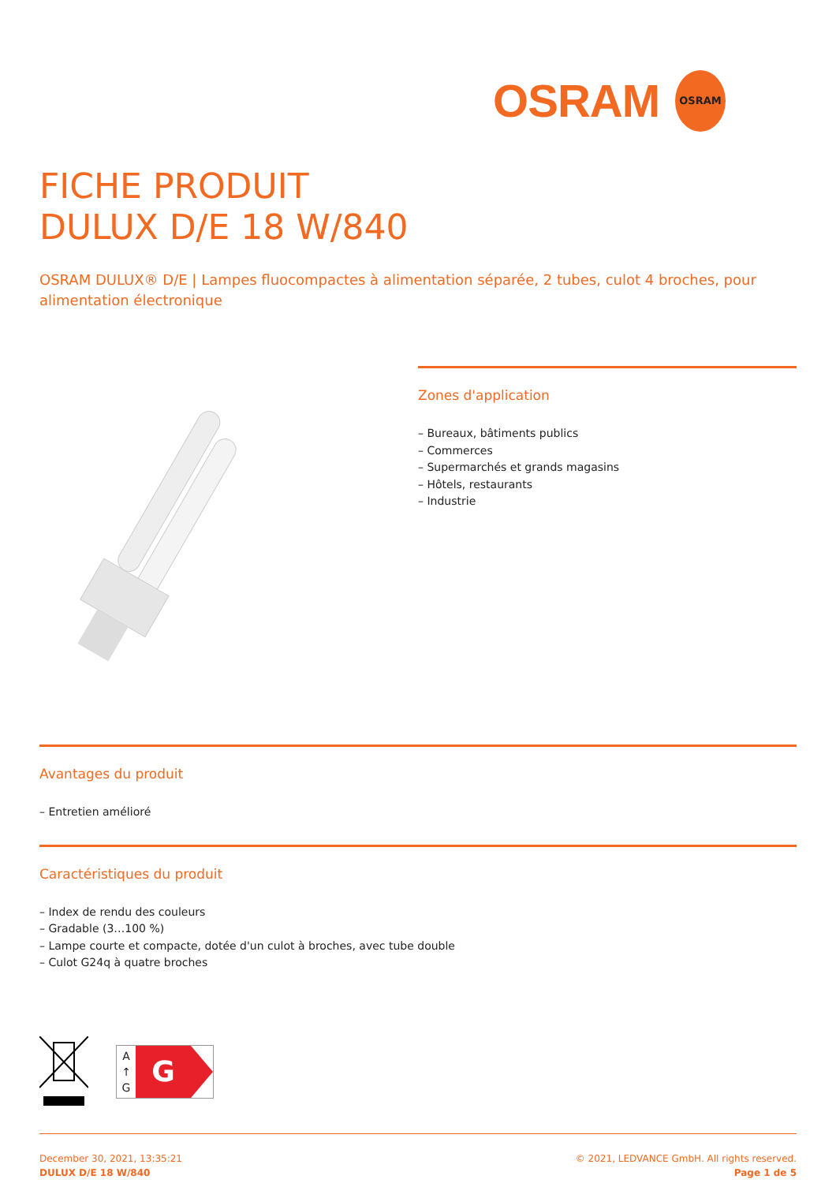OSRAM
OSRAM
FICHE PRODUIT
DULUX D/E 18 W/840
OSRAM DULUX® D/E | Lampes fluocompactes à alimentation séparée, 2 tubes, culot 4 broches, pour alimentation électronique
Zones d'application
– Bureaux, bâtiments publics
– Commerces
– Supermarchés et grands magasins
– Hôtels, restaurants
– Industrie
Avantages du produit
– Entretien amélioré
Caractéristiques du produit
– Index de rendu des couleurs
– Gradable (3…100 %)
– Lampe courte et compacte, dotée d'un culot à broches, avec tube double
– Culot G24q à quatre broches
A
↑
G
G
December 30, 2021, 13:35:21
DULUX D/E 18 W/840
© 2021, LEDVANCE GmbH. All rights reserved.
Page 1 de 5